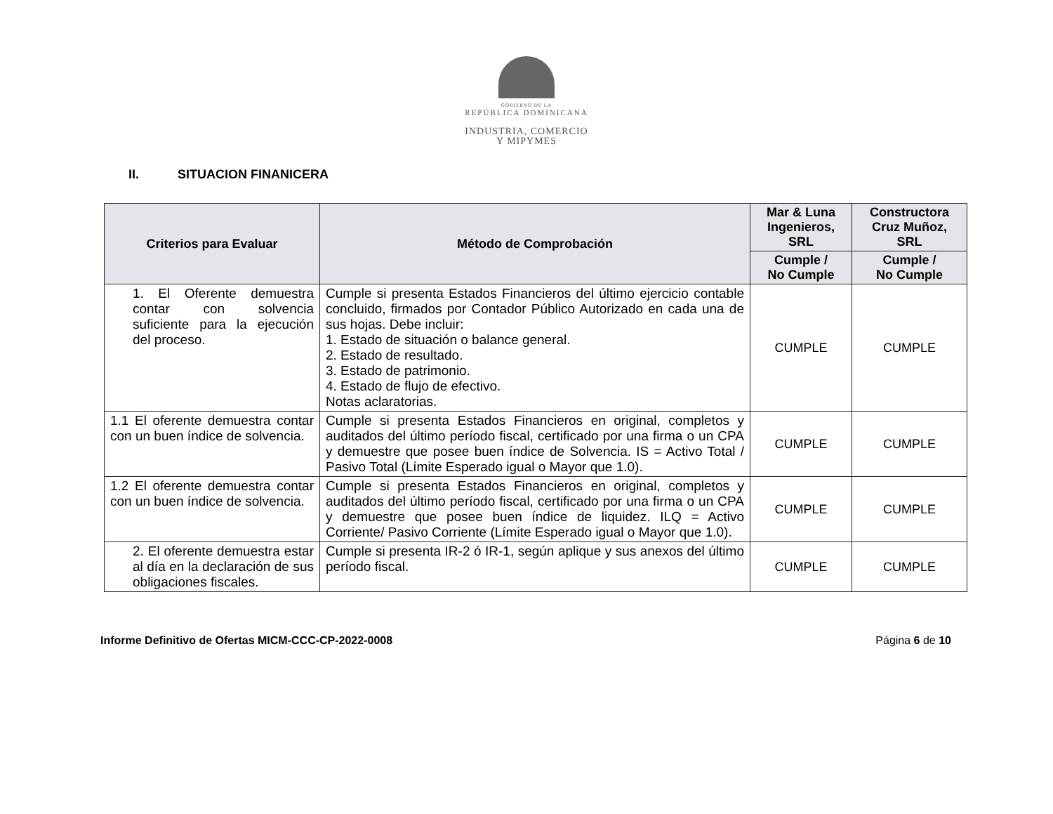GOBIERNO DE LA
REPÚBLICA DOMINICANA
INDUSTRIA, COMERCIO
Y MIPYMES
II. SITUACION FINANICERA
| Criterios para Evaluar | Método de Comprobación | Mar & Luna Ingenieros, SRL | Constructora Cruz Muñoz, SRL |
| --- | --- | --- | --- |
| | | Cumple / No Cumple | Cumple / No Cumple |
| 1. El Oferente demuestra contar con solvencia suficiente para la ejecución del proceso. | Cumple si presenta Estados Financieros del último ejercicio contable concluido, firmados por Contador Público Autorizado en cada una de sus hojas. Debe incluir: 1. Estado de situación o balance general. 2. Estado de resultado. 3. Estado de patrimonio. 4. Estado de flujo de efectivo. Notas aclaratorias. | CUMPLE | CUMPLE |
| 1.1 El oferente demuestra contar con un buen índice de solvencia. | Cumple si presenta Estados Financieros en original, completos y auditados del último período fiscal, certificado por una firma o un CPA y demuestre que posee buen índice de Solvencia. IS = Activo Total / Pasivo Total (Límite Esperado igual o Mayor que 1.0). | CUMPLE | CUMPLE |
| 1.2 El oferente demuestra contar con un buen índice de solvencia. | Cumple si presenta Estados Financieros en original, completos y auditados del último período fiscal, certificado por una firma o un CPA y demuestre que posee buen índice de liquidez. ILQ = Activo Corriente/ Pasivo Corriente (Límite Esperado igual o Mayor que 1.0). | CUMPLE | CUMPLE |
| 2. El oferente demuestra estar al día en la declaración de sus obligaciones fiscales. | Cumple si presenta IR-2 ó IR-1, según aplique y sus anexos del último período fiscal. | CUMPLE | CUMPLE |
Informe Definitivo de Ofertas MICM-CCC-CP-2022-0008 Página 6 de 10